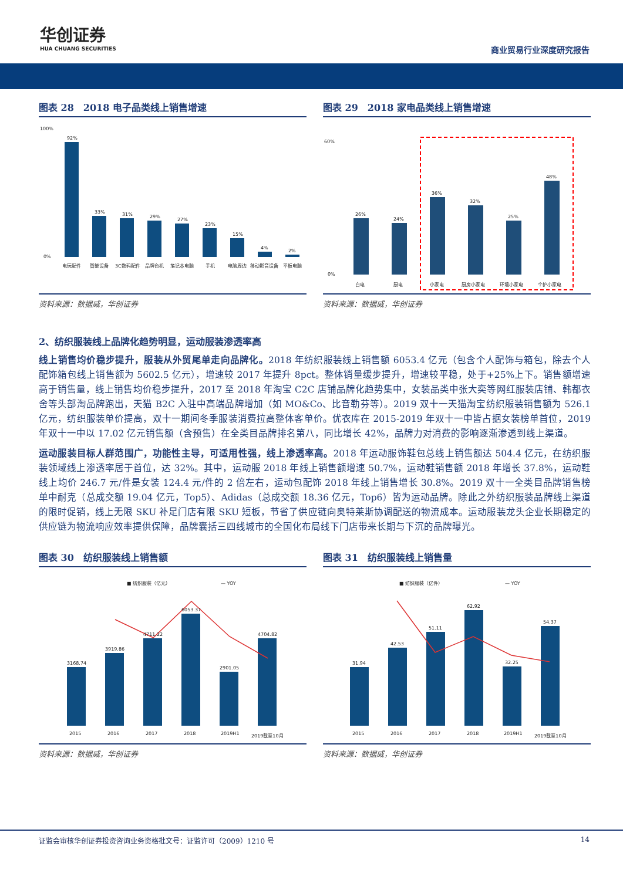华创证券
HUA CHUANG SECURITIES
商业贸易行业深度研究报告
图表 28　2018 电子品类线上销售增速
100%
0%
92%
33%
31%
29%
27%
23%
15%
4%
2%
电玩配件
智能设备
3C数码配件
品牌台机
笔记本电脑
手机
电脑周边
移动影音设备
平板电脑
资料来源：数据威，华创证券
图表 29　2018 家电品类线上销售增速
60%
0%
26%
24%
36%
32%
25%
48%
白电
厨电
小家电
厨房小家电
环境小家电
个护小家电
资料来源：数据威，华创证券
2、纺织服装线上品牌化趋势明显，运动服装渗透率高
线上销售均价稳步提升，服装从外贸尾单走向品牌化。2018 年纺织服装线上销售额 6053.4 亿元（包含个人配饰与箱包，除去个人配饰箱包线上销售额为 5602.5 亿元），增速较 2017 年提升 8pct。整体销量缓步提升，增速较平稳，处于+25%上下。销售额增速高于销售量，线上销售均价稳步提升，2017 至 2018 年淘宝 C2C 店铺品牌化趋势集中，女装品类中张大奕等网红服装店铺、韩都衣舍等头部淘品牌跑出，天猫 B2C 入驻中高端品牌增加（如 MO&Co、比音勒芬等）。2019 双十一天猫淘宝纺织服装销售额为 526.1 亿元，纺织服装单价提高，双十一期间冬季服装消费拉高整体客单价。优衣库在 2015-2019 年双十一中皆占据女装榜单首位，2019 年双十一中以 17.02 亿元销售额（含预售）在全类目品牌排名第八，同比增长 42%，品牌力对消费的影响逐渐渗透到线上渠道。
运动服装目标人群范围广，功能性主导，可适用性强，线上渗透率高。2018 年运动服饰鞋包总线上销售额达 504.4 亿元，在纺织服装领域线上渗透率居于首位，达 32%。其中，运动服 2018 年线上销售额增速 50.7%，运动鞋销售额 2018 年增长 37.8%，运动鞋线上均价 246.7 元/件是女装 124.4 元/件的 2 倍左右，运动包配饰 2018 年线上销售增长 30.8%。2019 双十一全类目品牌销售榜单中耐克（总成交额 19.04 亿元，Top5）、Adidas（总成交额 18.36 亿元，Top6）皆为运动品牌。除此之外纺织服装品牌线上渠道的限时促销，线上无限 SKU 补足门店有限 SKU 短板，节省了供应链向奥特莱斯协调配送的物流成本。运动服装龙头企业长期稳定的供应链为物流响应效率提供保障，品牌囊括三四线城市的全国化布局线下门店带来长期与下沉的品牌曝光。
图表 30　纺织服装线上销售额
■ 纺织服装（亿元）
— YOY
3168.74
3919.86
4711.22
6053.37
2901.05
4704.82
2015
2016
2017
2018
2019H1
2019截至10月
资料来源：数据威，华创证券
图表 31　纺织服装线上销售量
■ 纺织服装（亿件）
— YOY
31.94
42.53
51.11
62.92
32.25
54.37
2015
2016
2017
2018
2019H1
2019截至10月
资料来源：数据威，华创证券
证监会审核华创证券投资咨询业务资格批文号：证监许可（2009）1210 号 14